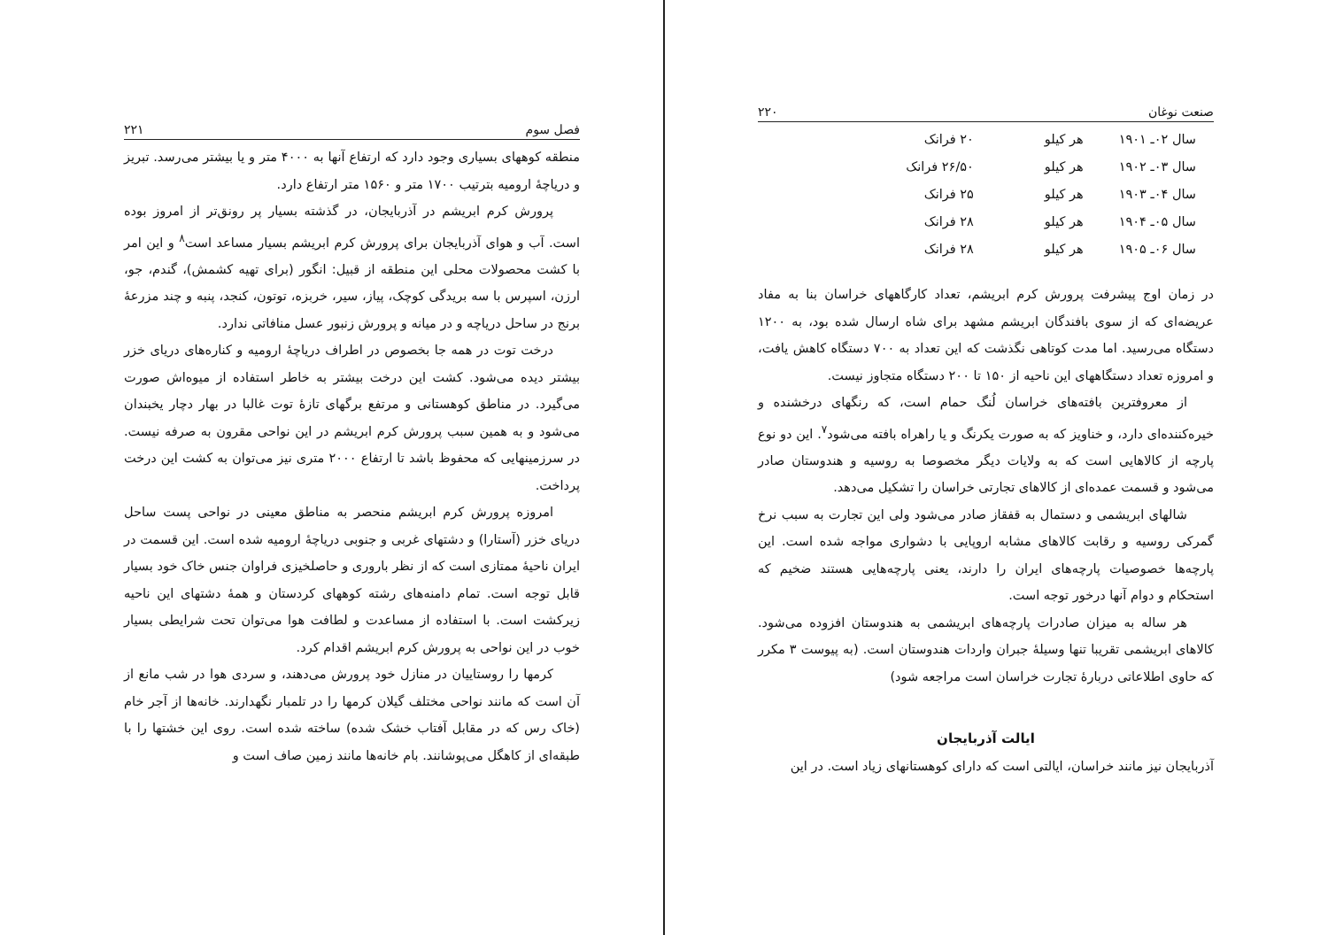فصل سوم ۲۲۱
منطقه کوههای بسیاری وجود دارد که ارتفاع آنها به ۴۰۰۰ متر و یا بیشتر می‌رسد. تبریز و دریاچهٔ ارومیه بترتیب ۱۷۰۰ متر و ۱۵۶۰ متر ارتفاع دارد.
پرورش کرم ابریشم در آذربایجان، در گذشته بسیار پر رونق‌تر از امروز بوده است. آب و هوای آذربایجان برای پرورش کرم ابریشم بسیار مساعد است<sup>۸</sup> و این امر با کشت محصولات محلی این منطقه از قبیل: انگور (برای تهیه کشمش)، گندم، جو، ارزن، اسپرس با سه بریدگی کوچک، پیاز، سیر، خربزه، توتون، کنجد، پنبه و چند مزرعهٔ برنج در ساحل دریاچه و در میانه و پرورش زنبور عسل منافاتی ندارد.
درخت توت در همه جا بخصوص در اطراف دریاچهٔ ارومیه و کناره‌های دریای خزر بیشتر دیده می‌شود. کشت این درخت بیشتر به خاطر استفاده از میوه‌اش صورت می‌گیرد. در مناطق کوهستانی و مرتفع برگهای تازهٔ توت غالبا در بهار دچار یخبندان می‌شود و به همین سبب پرورش کرم ابریشم در این نواحی مقرون به صرفه نیست. در سرزمینهایی که محفوظ باشد تا ارتفاع ۲۰۰۰ متری نیز می‌توان به کشت این درخت پرداخت.
امروزه پرورش کرم ابریشم منحصر به مناطق معینی در نواحی پست ساحل دریای خزر (آستارا) و دشتهای غربی و جنوبی دریاچهٔ ارومیه شده است. این قسمت در ایران ناحیهٔ ممتازی است که از نظر باروری و حاصلخیزی فراوان جنس خاک خود بسیار قابل توجه است. تمام دامنه‌های رشته کوههای کردستان و همهٔ دشتهای این ناحیه زیرکشت است. با استفاده از مساعدت و لطافت هوا می‌توان تحت شرایطی بسیار خوب در این نواحی به پرورش کرم ابریشم اقدام کرد.
کرمها را روستاییان در منازل خود پرورش می‌دهند، و سردی هوا در شب مانع از آن است که مانند نواحی مختلف گیلان کرمها را در تلمبار نگهدارند. خانه‌ها از آجر خام (خاک رس که در مقابل آفتاب خشک شده) ساخته شده است. روی این خشتها را با طبقه‌ای از کاهگل می‌پوشانند. بام خانه‌ها مانند زمین صاف است و
صنعت نوغان ۲۲۰
| سال ۰۲ـ ۱۹۰۱ | هر کیلو | ۲۰ فرانک |
| سال ۰۳ـ ۱۹۰۲ | هر کیلو | ۲۶/۵۰ فرانک |
| سال ۰۴ـ ۱۹۰۳ | هر کیلو | ۲۵ فرانک |
| سال ۰۵ـ ۱۹۰۴ | هر کیلو | ۲۸ فرانک |
| سال ۰۶ـ ۱۹۰۵ | هر کیلو | ۲۸ فرانک |
در زمان اوج پیشرفت پرورش کرم ابریشم، تعداد کارگاههای خراسان بنا به مفاد عریضه‌ای که از سوی بافندگان ابریشم مشهد برای شاه ارسال شده بود، به ۱۲۰۰ دستگاه می‌رسید. اما مدت کوتاهی نگذشت که این تعداد به ۷۰۰ دستگاه کاهش یافت، و امروزه تعداد دستگاههای این ناحیه از ۱۵۰ تا ۲۰۰ دستگاه متجاوز نیست.
از معروفترین بافته‌های خراسان لُنگ حمام است، که رنگهای درخشنده و خیره‌کننده‌ای دارد، و خناویز که به صورت یکرنگ و یا راهراه بافته می‌شود<sup>۷</sup>. این دو نوع پارچه از کالاهایی است که به ولایات دیگر مخصوصا به روسیه و هندوستان صادر می‌شود و قسمت عمده‌ای از کالاهای تجارتی خراسان را تشکیل می‌دهد.
شالهای ابریشمی و دستمال به قفقاز صادر می‌شود ولی این تجارت به سبب نرخ گمرکی روسیه و رقابت کالاهای مشابه اروپایی با دشواری مواجه شده است. این پارچه‌ها خصوصیات پارچه‌های ایران را دارند، یعنی پارچه‌هایی هستند ضخیم که استحکام و دوام آنها درخور توجه است.
هر ساله به میزان صادرات پارچه‌های ابریشمی به هندوستان افزوده می‌شود. کالاهای ابریشمی تقریبا تنها وسیلهٔ جبران واردات هندوستان است. (به پیوست ۳ مکرر که حاوی اطلاعاتی دربارهٔ تجارت خراسان است مراجعه شود)
ایالت آذربایجان
آذربایجان نیز مانند خراسان، ایالتی است که دارای کوهستانهای زیاد است. در این